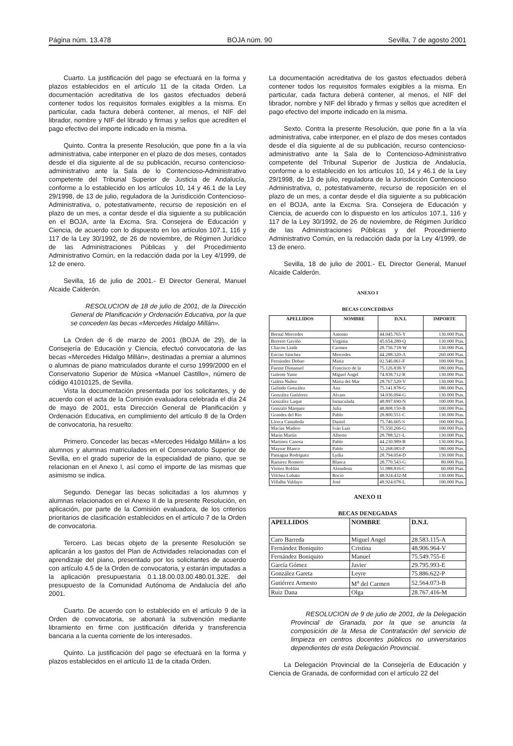Página núm. 13.478 BOJA núm. 90 Sevilla, 7 de agosto 2001
Cuarto. La justificación del pago se efectuará en la forma y plazos establecidos en el artículo 11 de la citada Orden. La documentación acreditativa de los gastos efectuados deberá contener todos los requisitos formales exigibles a la misma. En particular, cada factura deberá contener, al menos, el NIF del librador, nombre y NIF del librado y firmas y sellos que acrediten el pago efectivo del importe indicado en la misma.
Quinto. Contra la presente Resolución, que pone fin a la vía administrativa, cabe interponer en el plazo de dos meses, contados desde el día siguiente al de su publicación, recurso contencioso-administrativo ante la Sala de lo Contencioso-Administrativo competente del Tribunal Superior de Justicia de Andalucía, conforme a lo establecido en los artículos 10, 14 y 46.1 de la Ley 29/1998, de 13 de julio, reguladora de la Jurisdicción Contencioso-Administrativa, o, potestativamente, recurso de reposición en el plazo de un mes, a contar desde el día siguiente a su publicación en el BOJA, ante la Excma. Sra. Consejera de Educación y Ciencia, de acuerdo con lo dispuesto en los artículos 107.1, 116 y 117 de la Ley 30/1992, de 26 de noviembre, de Régimen Jurídico de las Administraciones Públicas y del Procedimiento Administrativo Común, en la redacción dada por la Ley 4/1999, de 12 de enero.
Sevilla, 16 de julio de 2001.- El Director General, Manuel Alcaide Calderón.
RESOLUCION de 18 de julio de 2001, de la Dirección General de Planificación y Ordenación Educativa, por la que se conceden las becas «Mercedes Hidalgo Millán».
La Orden de 6 de marzo de 2001 (BOJA de 29), de la Consejería de Educación y Ciencia, efectuó convocatoria de las becas «Mercedes Hidalgo Millán», destinadas a premiar a alumnos o alumnas de piano matriculados durante el curso 1999/2000 en el Conservatorio Superior de Música «Manuel Castillo», número de código 41010125, de Sevilla.
Vista la documentación presentada por los solicitantes, y de acuerdo con el acta de la Comisión evaluadora celebrada el día 24 de mayo de 2001, esta Dirección General de Planificación y Ordenación Educativa, en cumplimiento del artículo 8 de la Orden de convocatoria, ha resuelto:
Primero. Conceder las becas «Mercedes Hidalgo Millán» a los alumnos y alumnas matriculados en el Conservatorio Superior de Sevilla, en el grado superior de la especialidad de piano, que se relacionan en el Anexo I, así como el importe de las mismas que asimismo se indica.
Segundo. Denegar las becas solicitadas a los alumnos y alumnas relacionados en el Anexo II de la presente Resolución, en aplicación, por parte de la Comisión evaluadora, de los criterios prioritarios de clasificación establecidos en el artículo 7 de la Orden de convocatoria.
Tercero. Las becas objeto de la presente Resolución se aplicarán a los gastos del Plan de Actividades relacionadas con el aprendizaje del piano, presentado por los solicitantes de acuerdo con artículo 4.5 de la Orden de convocatoria, y estarán imputadas a la aplicación presupuestaria 0.1.18.00.03.00.480.01.32E. del presupuesto de la Comunidad Autónoma de Andalucía del año 2001.
Cuarto. De acuerdo con lo establecido en el artículo 9 de la Orden de convocatoria, se abonará la subvención mediante libramiento en firme con justificación diferida y transferencia bancaria a la cuenta corriente de los interesados.
Quinto. La justificación del pago se efectuará en la forma y plazos establecidos en el artículo 11 de la citada Orden.
La documentación acreditativa de los gastos efectuados deberá contener todos los requisitos formales exigibles a la misma. En particular, cada factura deberá contener, al menos, el NIF del librador, nombre y NIF del librado y firmas y sellos que acrediten el pago efectivo del importe indicado en la misma.
Sexto. Contra la presente Resolución, que pone fin a la vía administrativa, cabe interponer, en el plazo de dos meses contados desde el día siguiente al de su publicación, recurso contencioso-administrativo ante la Sala de lo Contencioso-Administrativo competente del Tribunal Superior de Justicia de Andalucía, conforme a lo establecido en los artículos 10, 14 y 46.1 de la Ley 29/1998, de 13 de julio, reguladora de la Jurisdicción Contencioso Administrativa, o, potestativamente, recurso de reposición en el plazo de un mes, a contar desde el día siguiente a su publicación en el BOJA, ante la Excma. Sra. Consejera de Educación y Ciencia, de acuerdo con lo dispuesto en los artículos 107.1, 116 y 117 de la Ley 30/1992, de 26 de noviembre, de Régimen Jurídico de las Administraciones Públicas y del Procedimiento Administrativo Común, en la redacción dada por la Ley 4/1999, de 13 de enero.
Sevilla, 18 de julio de 2001.- EL Director General, Manuel Alcaide Calderón.
ANEXO I
BECAS CONCEDIDAS
| APELLIDOS | NOMBRE | D.N.I. | IMPORTE |
| --- | --- | --- | --- |
| Bernal Mercedes | Antonio | 44.045.765-Y | 130.000 Ptas. |
| Borrero Gaviño | Virginia | 45.654.280-Q | 130.000 Ptas. |
| Chacón Linde | Carmen | 28.756.718-W | 130.000 Ptas. |
| Enciso Sánchez | Mercedes | 44.288.320-A | 260.000 Ptas. |
| Fernández Dobao | María | 02.546.061-F | 100.000 Ptas. |
| Fuente Dimanuel | Francisco de la | 75.126.838-Y | 180.000 Ptas. |
| Galeote Yuste | Miguel Angel | 74.838.712-R | 130.000 Ptas. |
| Galera Nuñez | María del Mar | 28.767.520-V | 130.000 Ptas. |
| Galindo González | Ana | 75.141.878-G | 180.000 Ptas. |
| González Gutiérrez | Alvaro | 34.036.094-G | 130.000 Ptas. |
| González Luque | Inmaculada | 48.897.690-N | 100.000 Ptas. |
| Gonzalo Márquez | Julia | 48.808.150-B | 100.000 Ptas. |
| Grandes del Río | Pablo | 28.800.551-C | 130.000 Ptas. |
| Llorca Castañeda | Daniel | 75.746.605-S | 100.000 Ptas. |
| Macías Madero | Iván Luís | 75.550.266-G | 100.000 Ptas. |
| Marín Martín | Alberto | 28.788.521-L | 130.000 Ptas. |
| Martínez Canosa | Pablo | 44.230.989-B | 130.000 Ptas. |
| Maynar Blanco | Pablo | 52.268.083-P | 180.000 Ptas. |
| Paniagua Rodríguez | Lydia | 28.794.054-D | 130.000 Ptas. |
| Ramírez Romero | Blanca | 28.770.543-G | 80.000 Ptas. |
| Vieitez Roldán | Almudena | 51.088.816-C | 60.000 Ptas. |
| Vilchez Lobato | Rocío | 48.924.432-M | 130.000 Ptas. |
| Villalba Valdayo | José | 48.924.078-L | 100.000 Ptas. |
ANEXO II
BECAS DENEGADAS
| APELLIDOS | NOMBRE | D.N.I. |
| --- | --- | --- |
| Caro Barreda | Miguel Angel | 28.583.115-A |
| Fernández Boniquito | Cristina | 48.906.964-V |
| Fernández Boniquito | Manuel | 75.549.755-E |
| García Gómez | Javier | 29.795.993-E |
| González Gareta | Leyre | 75.886.622-P |
| Gutiérrez Armesto | M<sup>a</sup> del Carmen | 52.564.073-B |
| Ruiz Dana | Olga | 28.767.416-M |
RESOLUCION de 9 de julio de 2001, de la Delegación Provincial de Granada, por la que se anuncia la composición de la Mesa de Contratación del servicio de limpieza en centros docentes públicos no universitarios dependientes de esta Delegación Provincial.
La Delegación Provincial de la Consejería de Educación y Ciencia de Granada, de conformidad con el artículo 22 del